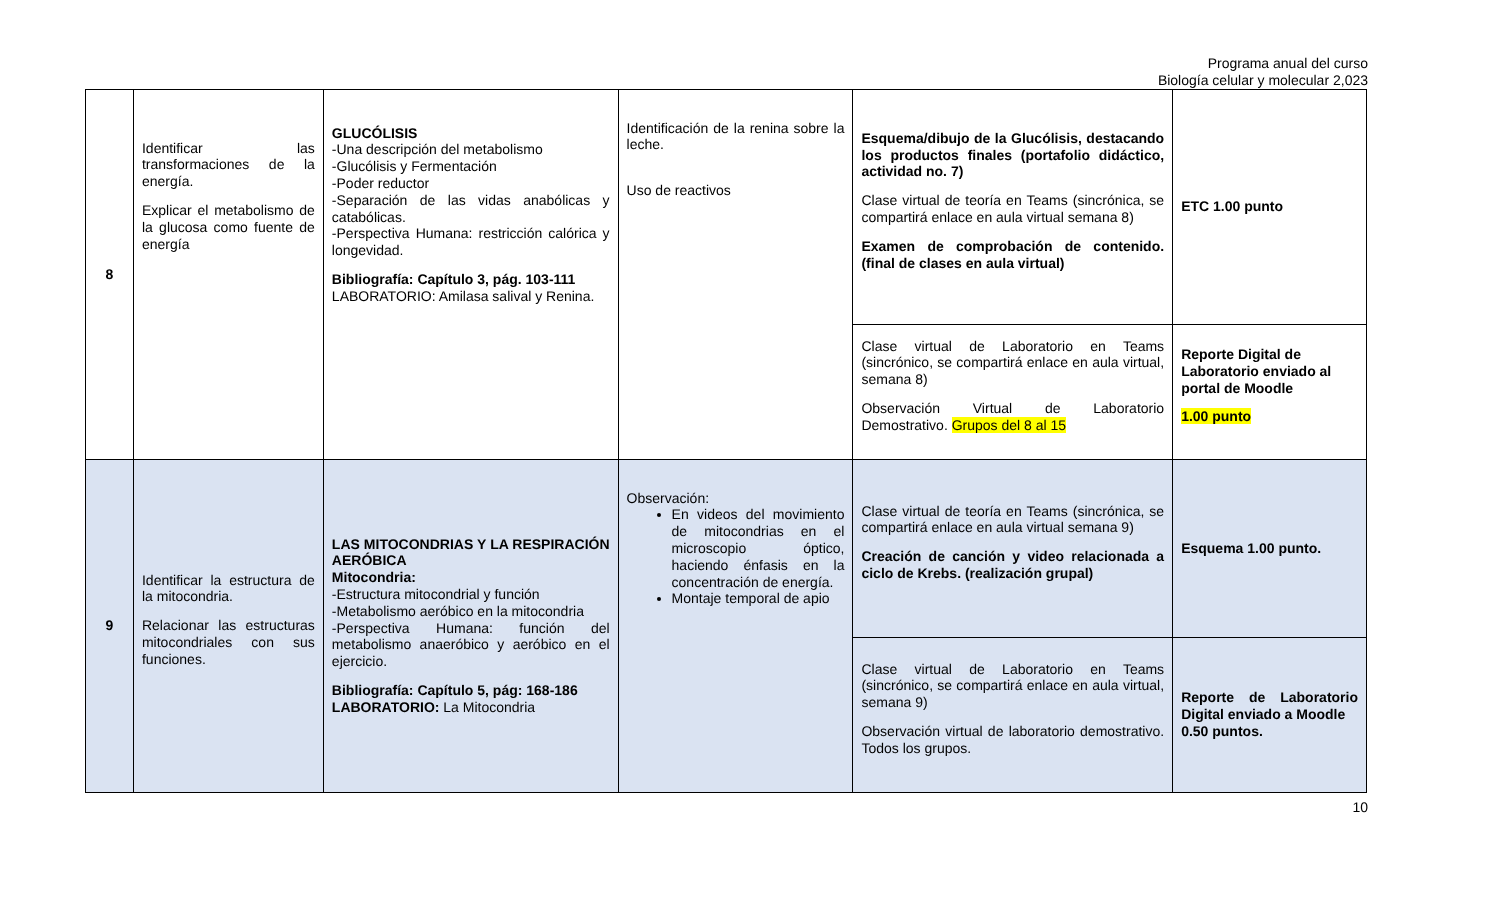Programa anual del curso
Biología celular y molecular 2,023
| 8 | Identificar las transformaciones de la energía. Explicar el metabolismo de la glucosa como fuente de energía | GLUCÓLISIS -Una descripción del metabolismo -Glucólisis y Fermentación -Poder reductor -Separación de las vidas anabólicas y catabólicas. -Perspectiva Humana: restricción calórica y longevidad. Bibliografía: Capítulo 3, pág. 103-111 LABORATORIO: Amilasa salival y Renina. | Identificación de la renina sobre la leche. Uso de reactivos | Esquema/dibujo de la Glucólisis, destacando los productos finales (portafolio didáctico, actividad no. 7) Clase virtual de teoría en Teams (sincrónica, se compartirá enlace en aula virtual semana 8) Examen de comprobación de contenido. (final de clases en aula virtual) | ETC 1.00 punto |
| | | | | Clase virtual de Laboratorio en Teams (sincrónico, se compartirá enlace en aula virtual, semana 8) Observación Virtual de Laboratorio Demostrativo. Grupos del 8 al 15 | Reporte Digital de Laboratorio enviado al portal de Moodle 1.00 punto |
| 9 | Identificar la estructura de la mitocondria. Relacionar las estructuras mitocondriales con sus funciones. | LAS MITOCONDRIAS Y LA RESPIRACIÓN AERÓBICA Mitocondria: -Estructura mitocondrial y función -Metabolismo aeróbico en la mitocondria -Perspectiva Humana: función del metabolismo anaeróbico y aeróbico en el ejercicio. Bibliografía: Capítulo 5, pág: 168-186 LABORATORIO: La Mitocondria | Observación: En videos del movimiento de mitocondrias en el microscopio óptico, haciendo énfasis en la concentración de energía. Montaje temporal de apio | Clase virtual de teoría en Teams (sincrónica, se compartirá enlace en aula virtual semana 9) Creación de canción y video relacionada a ciclo de Krebs. (realización grupal) | Esquema 1.00 punto. |
| | | | | Clase virtual de Laboratorio en Teams (sincrónico, se compartirá enlace en aula virtual, semana 9) Observación virtual de laboratorio demostrativo. Todos los grupos. | Reporte de Laboratorio Digital enviado a Moodle 0.50 puntos. |
10